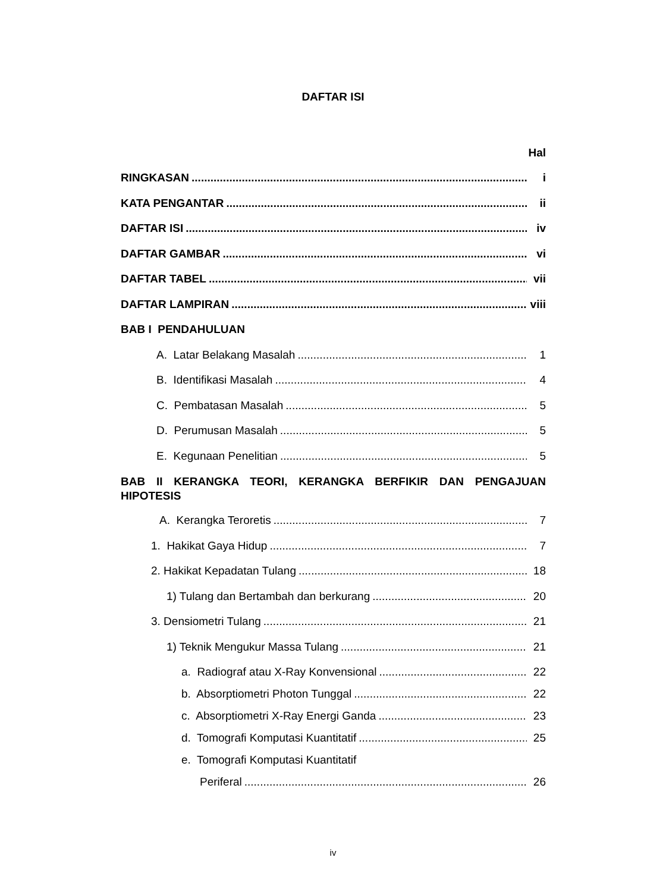DAFTAR ISI
Hal
RINGKASAN i
KATA PENGANTAR ii
DAFTAR ISI iv
DAFTAR GAMBAR vi
DAFTAR TABEL vii
DAFTAR LAMPIRAN viii
BAB I PENDAHULUAN
A. Latar Belakang Masalah 1
B. Identifikasi Masalah 4
C. Pembatasan Masalah 5
D. Perumusan Masalah 5
E. Kegunaan Penelitian 5
BAB II KERANGKA TEORI, KERANGKA BERFIKIR DAN PENGAJUAN HIPOTESIS
A. Kerangka Teroretis 7
1. Hakikat Gaya Hidup 7
2. Hakikat Kepadatan Tulang 18
1) Tulang dan Bertambah dan berkurang 20
3. Densiometri Tulang 21
1) Teknik Mengukur Massa Tulang 21
a. Radiograf atau X-Ray Konvensional 22
b. Absorptiometri Photon Tunggal 22
c. Absorptiometri X-Ray Energi Ganda 23
d. Tomografi Komputasi Kuantitatif 25
e. Tomografi Komputasi Kuantitatif
Periferal 26
iv